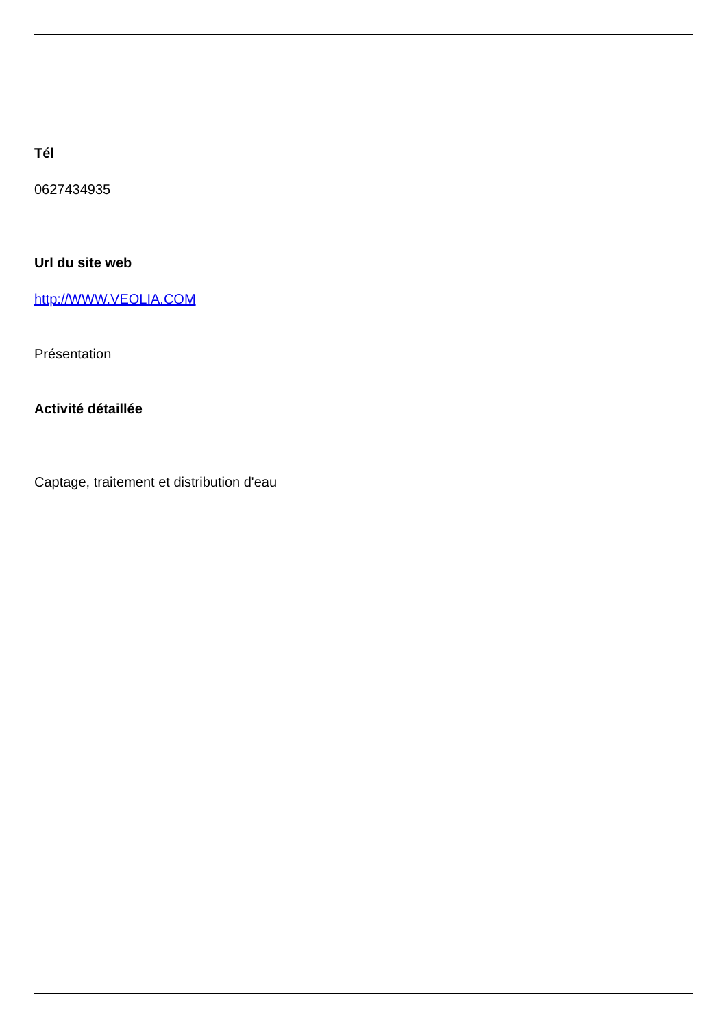Tél
0627434935
Url du site web
http://WWW.VEOLIA.COM
Présentation
Activité détaillée
Captage, traitement et distribution d'eau